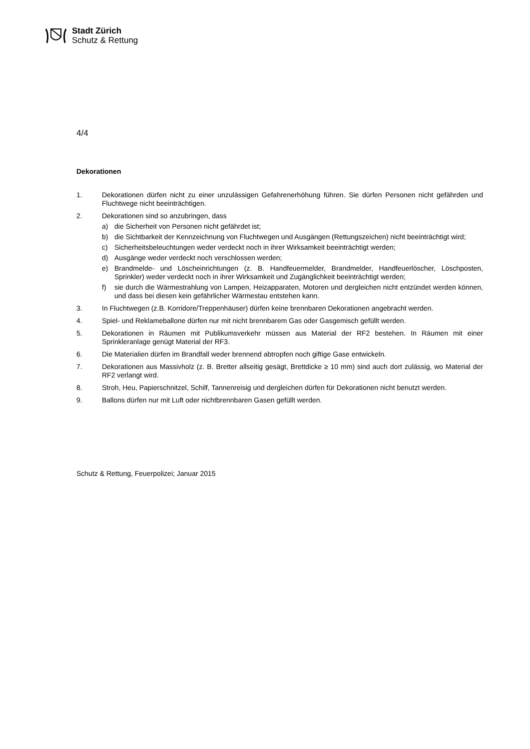Stadt Zürich
Schutz & Rettung
4/4
Dekorationen
1. Dekorationen dürfen nicht zu einer unzulässigen Gefahrenerhöhung führen. Sie dürfen Personen nicht gefährden und Fluchtwege nicht beeinträchtigen.
2. Dekorationen sind so anzubringen, dass
a) die Sicherheit von Personen nicht gefährdet ist;
b) die Sichtbarkeit der Kennzeichnung von Fluchtwegen und Ausgängen (Rettungszeichen) nicht beeinträchtigt wird;
c) Sicherheitsbeleuchtungen weder verdeckt noch in ihrer Wirksamkeit beeinträchtigt werden;
d) Ausgänge weder verdeckt noch verschlossen werden;
e) Brandmelde- und Löscheinrichtungen (z. B. Handfeuermelder, Brandmelder, Handfeuerlöscher, Löschposten, Sprinkler) weder verdeckt noch in ihrer Wirksamkeit und Zugänglichkeit beeinträchtigt werden;
f) sie durch die Wärmestrahlung von Lampen, Heizapparaten, Motoren und dergleichen nicht entzündet werden können, und dass bei diesen kein gefährlicher Wärmestau entstehen kann.
3. In Fluchtwegen (z.B. Korridore/Treppenhäuser) dürfen keine brennbaren Dekorationen angebracht werden.
4. Spiel- und Reklameballone dürfen nur mit nicht brennbarem Gas oder Gasgemisch gefüllt werden.
5. Dekorationen in Räumen mit Publikumsverkehr müssen aus Material der RF2 bestehen. In Räumen mit einer Sprinkleranlage genügt Material der RF3.
6. Die Materialien dürfen im Brandfall weder brennend abtropfen noch giftige Gase entwickeln.
7. Dekorationen aus Massivholz (z. B. Bretter allseitig gesägt, Brettdicke ≥ 10 mm) sind auch dort zulässig, wo Material der RF2 verlangt wird.
8. Stroh, Heu, Papierschnitzel, Schilf, Tannenreisig und dergleichen dürfen für Dekorationen nicht benutzt werden.
9. Ballons dürfen nur mit Luft oder nichtbrennbaren Gasen gefüllt werden.
Schutz & Rettung, Feuerpolizei; Januar 2015